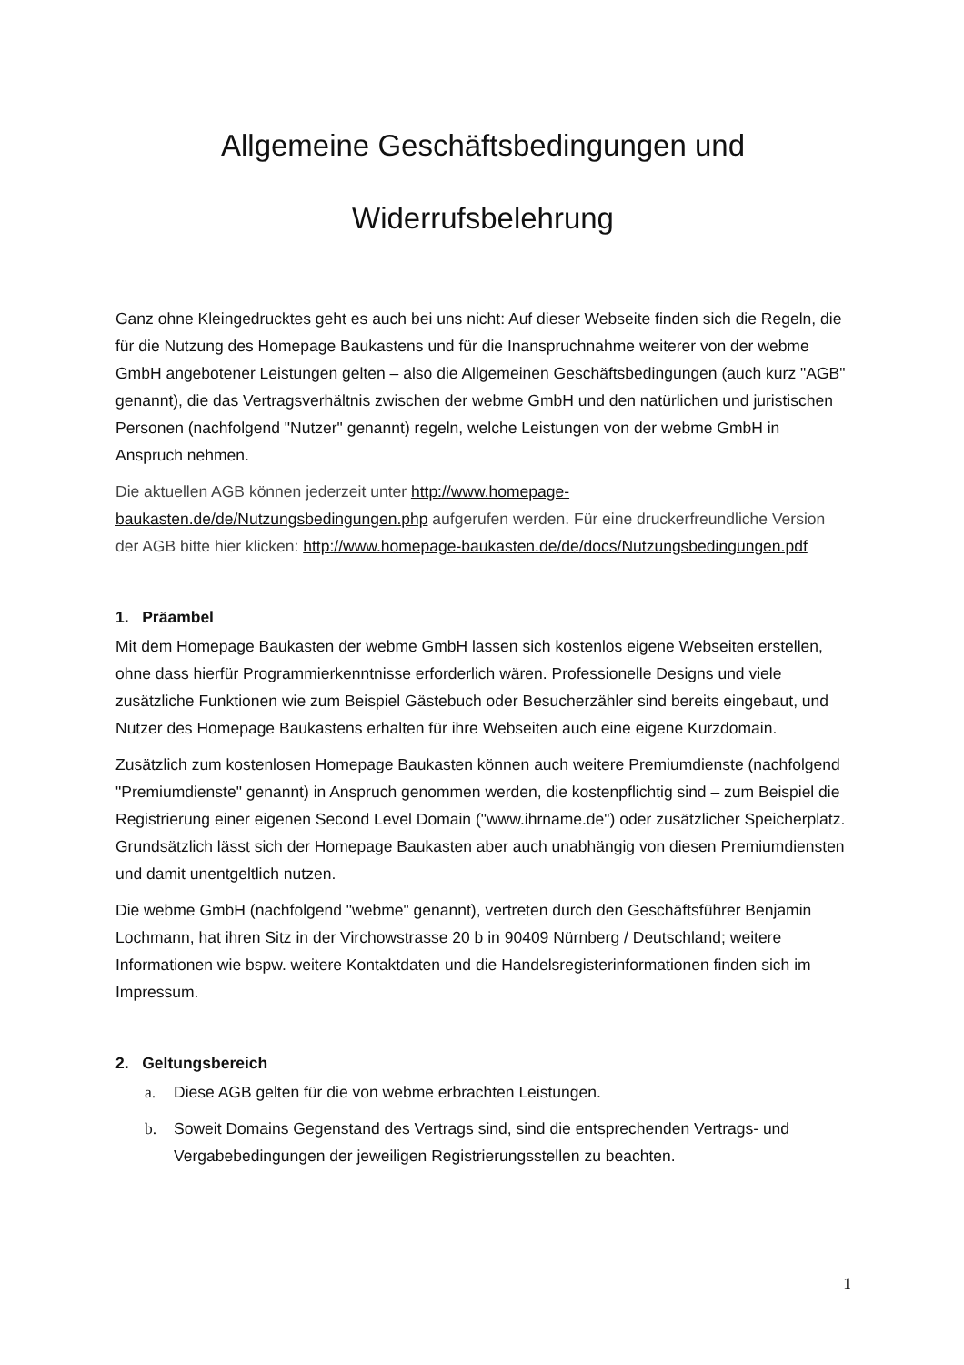Allgemeine Geschäftsbedingungen und
Widerrufsbelehrung
Ganz ohne Kleingedrucktes geht es auch bei uns nicht: Auf dieser Webseite finden sich die Regeln, die für die Nutzung des Homepage Baukastens und für die Inanspruchnahme weiterer von der webme GmbH angebotener Leistungen gelten – also die Allgemeinen Geschäftsbedingungen (auch kurz "AGB" genannt), die das Vertragsverhältnis zwischen der webme GmbH und den natürlichen und juristischen Personen (nachfolgend "Nutzer" genannt) regeln, welche Leistungen von der webme GmbH in Anspruch nehmen.
Die aktuellen AGB können jederzeit unter http://www.homepage-baukasten.de/de/Nutzungsbedingungen.php aufgerufen werden. Für eine druckerfreundliche Version der AGB bitte hier klicken: http://www.homepage-baukasten.de/de/docs/Nutzungsbedingungen.pdf
1. Präambel
Mit dem Homepage Baukasten der webme GmbH lassen sich kostenlos eigene Webseiten erstellen, ohne dass hierfür Programmierkenntnisse erforderlich wären. Professionelle Designs und viele zusätzliche Funktionen wie zum Beispiel Gästebuch oder Besucherzähler sind bereits eingebaut, und Nutzer des Homepage Baukastens erhalten für ihre Webseiten auch eine eigene Kurzdomain.
Zusätzlich zum kostenlosen Homepage Baukasten können auch weitere Premiumdienste (nachfolgend "Premiumdienste" genannt) in Anspruch genommen werden, die kostenpflichtig sind – zum Beispiel die Registrierung einer eigenen Second Level Domain ("www.ihrname.de") oder zusätzlicher Speicherplatz. Grundsätzlich lässt sich der Homepage Baukasten aber auch unabhängig von diesen Premiumdiensten und damit unentgeltlich nutzen.
Die webme GmbH (nachfolgend "webme" genannt), vertreten durch den Geschäftsführer Benjamin Lochmann, hat ihren Sitz in der Virchowstrasse 20 b in 90409 Nürnberg / Deutschland; weitere Informationen wie bspw. weitere Kontaktdaten und die Handelsregisterinformationen finden sich im Impressum.
2. Geltungsbereich
a. Diese AGB gelten für die von webme erbrachten Leistungen.
b. Soweit Domains Gegenstand des Vertrags sind, sind die entsprechenden Vertrags- und Vergabebedingungen der jeweiligen Registrierungsstellen zu beachten.
1